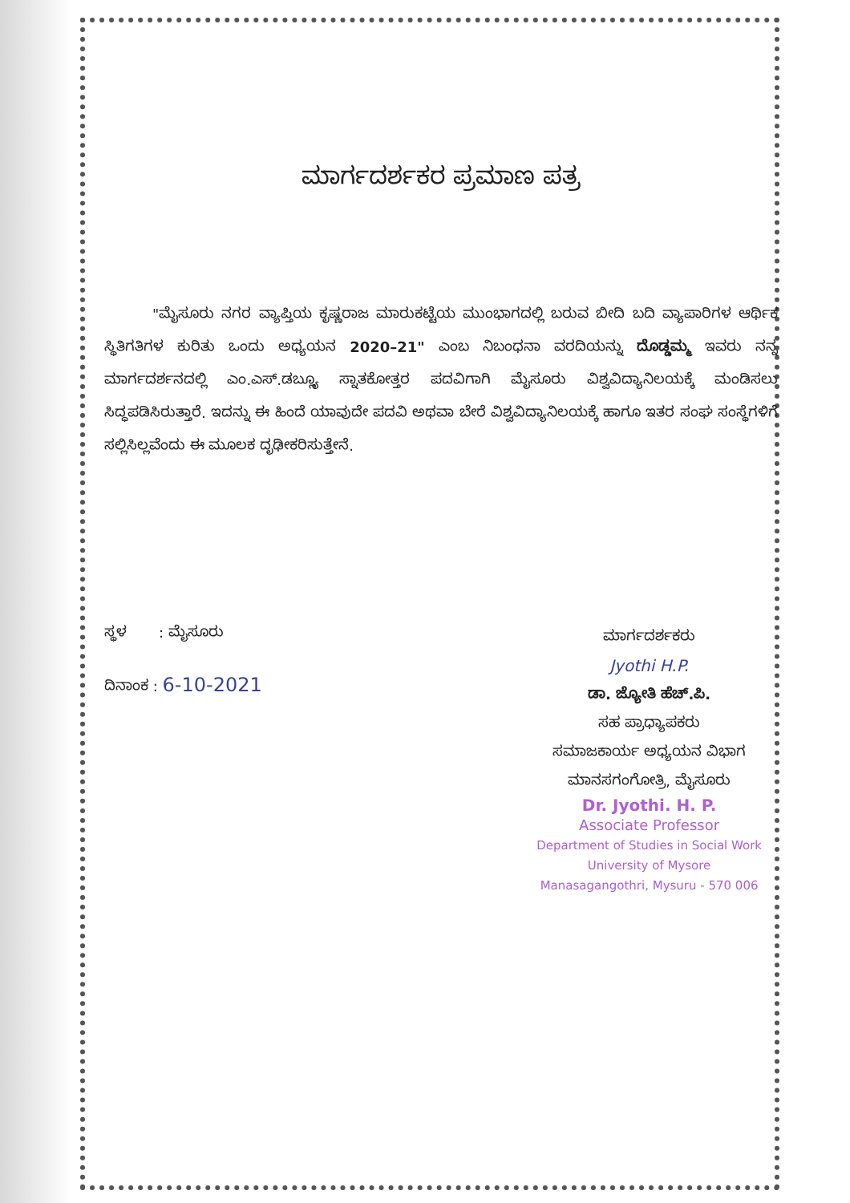ಮಾರ್ಗದರ್ಶಕರ ಪ್ರಮಾಣ ಪತ್ರ
"ಮೈಸೂರು ನಗರ ವ್ಯಾಪ್ತಿಯ ಕೃಷ್ಣರಾಜ ಮಾರುಕಟ್ಟೆಯ ಮುಂಭಾಗದಲ್ಲಿ ಬರುವ ಬೀದಿ ಬದಿ ವ್ಯಾಪಾರಿಗಳ ಆರ್ಥಿಕ ಸ್ಥಿತಿಗತಿಗಳ ಕುರಿತು ಒಂದು ಅಧ್ಯಯನ 2020–21" ಎಂಬ ನಿಬಂಧನಾ ವರದಿಯನ್ನು ದೊಡ್ಡಮ್ಮ ಇವರು ನನ್ನ ಮಾರ್ಗದರ್ಶನದಲ್ಲಿ ಎಂ.ಎಸ್.ಡಬ್ಲ್ಯೂ ಸ್ನಾತಕೋತ್ತರ ಪದವಿಗಾಗಿ ಮೈಸೂರು ವಿಶ್ವವಿದ್ಯಾನಿಲಯಕ್ಕೆ ಮಂಡಿಸಲು ಸಿದ್ಧಪಡಿಸಿರುತ್ತಾರೆ. ಇದನ್ನು ಈ ಹಿಂದೆ ಯಾವುದೇ ಪದವಿ ಅಥವಾ ಬೇರೆ ವಿಶ್ವವಿದ್ಯಾನಿಲಯಕ್ಕೆ ಹಾಗೂ ಇತರ ಸಂಘ ಸಂಸ್ಥೆಗಳಿಗೆ ಸಲ್ಲಿಸಿಲ್ಲವೆಂದು ಈ ಮೂಲಕ ದೃಢೀಕರಿಸುತ್ತೇನೆ.
ಸ್ಥಳ : ಮೈಸೂರು
ದಿನಾಂಕ : 6-10-2021
ಮಾರ್ಗದರ್ಶಕರು
Jyothi H.P.
ಡಾ. ಜ್ಯೋತಿ ಹೆಚ್.ಪಿ.
ಸಹ ಪ್ರಾಧ್ಯಾಪಕರು
ಸಮಾಜಕಾರ್ಯ ಅಧ್ಯಯನ ವಿಭಾಗ
ಮಾನಸಗಂಗೋತ್ರಿ, ಮೈಸೂರು
Dr. Jyothi. H. P.
Associate Professor
Department of Studies in Social Work
University of Mysore
Manasagangothri, Mysuru - 570 006